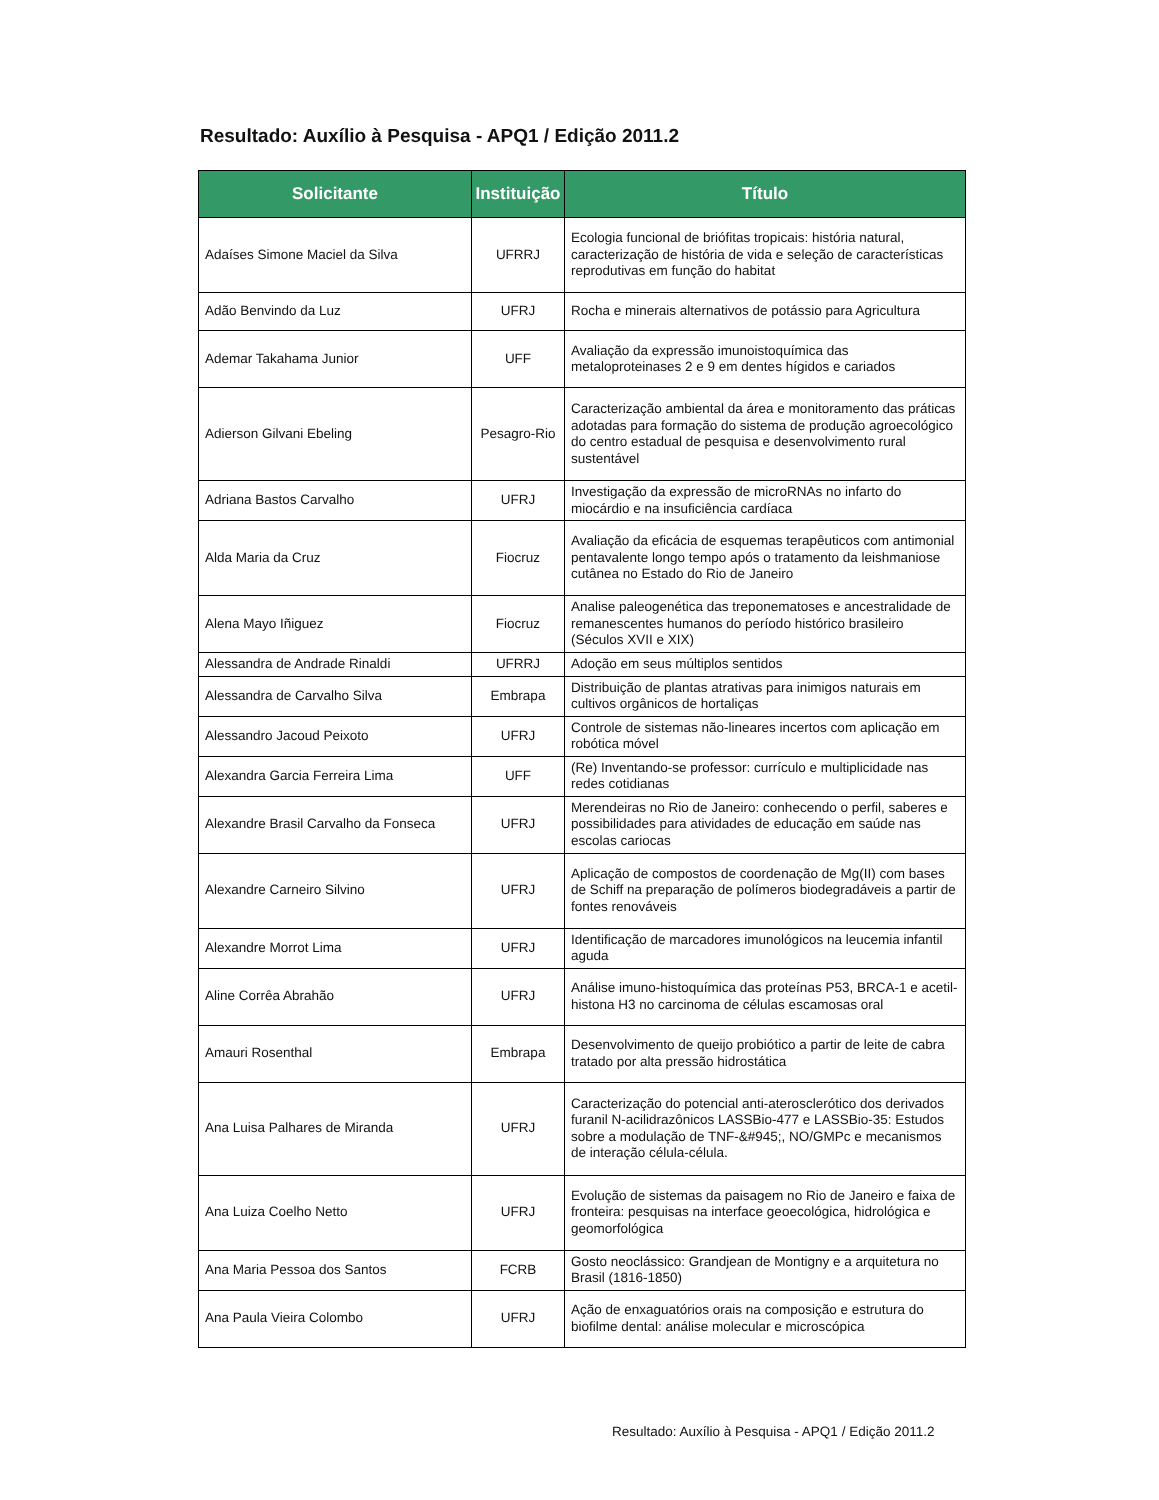Resultado: Auxílio à Pesquisa - APQ1 / Edição 2011.2
| Solicitante | Instituição | Título |
| --- | --- | --- |
| Adaíses Simone Maciel da Silva | UFRRJ | Ecologia funcional de briófitas tropicais: história natural, caracterização de história de vida e seleção de características reprodutivas em função do habitat |
| Adão Benvindo da Luz | UFRJ | Rocha e minerais alternativos de potássio para Agricultura |
| Ademar Takahama Junior | UFF | Avaliação da expressão imunoistoquímica das metaloproteinases 2 e 9 em dentes hígidos e cariados |
| Adierson Gilvani Ebeling | Pesagro-Rio | Caracterização ambiental da área e monitoramento das práticas adotadas para formação do sistema de produção agroecológico do centro estadual de pesquisa e desenvolvimento rural sustentável |
| Adriana Bastos Carvalho | UFRJ | Investigação da expressão de microRNAs no infarto do miocárdio e na insuficiência cardíaca |
| Alda Maria da Cruz | Fiocruz | Avaliação da eficácia de esquemas terapêuticos com antimonial pentavalente longo tempo após o tratamento da leishmaniose cutânea no Estado do Rio de Janeiro |
| Alena Mayo Iñiguez | Fiocruz | Analise paleogenética das treponematoses e ancestralidade de remanescentes humanos do período histórico brasileiro (Séculos XVII e XIX) |
| Alessandra de Andrade Rinaldi | UFRRJ | Adoção em seus múltiplos sentidos |
| Alessandra de Carvalho Silva | Embrapa | Distribuição de plantas atrativas para inimigos naturais em cultivos orgânicos de hortaliças |
| Alessandro Jacoud Peixoto | UFRJ | Controle de sistemas não-lineares incertos com aplicação em robótica móvel |
| Alexandra Garcia Ferreira Lima | UFF | (Re) Inventando-se professor: currículo e multiplicidade nas redes cotidianas |
| Alexandre Brasil Carvalho da Fonseca | UFRJ | Merendeiras no Rio de Janeiro: conhecendo o perfil, saberes e possibilidades para atividades de educação em saúde nas escolas cariocas |
| Alexandre Carneiro Silvino | UFRJ | Aplicação de compostos de coordenação de Mg(II) com bases de Schiff na preparação de polímeros biodegradáveis a partir de fontes renováveis |
| Alexandre Morrot Lima | UFRJ | Identificação de marcadores imunológicos na leucemia infantil aguda |
| Aline Corrêa Abrahão | UFRJ | Análise imuno-histoquímica das proteínas P53, BRCA-1 e acetil-histona H3 no carcinoma de células escamosas oral |
| Amauri Rosenthal | Embrapa | Desenvolvimento de queijo probiótico a partir de leite de cabra tratado por alta pressão hidrostática |
| Ana Luisa Palhares de Miranda | UFRJ | Caracterização do potencial anti-aterosclerótico dos derivados furanil N-acilidrazônicos LASSBio-477 e LASSBio-35: Estudos sobre a modulação de TNF-&#945;, NO/GMPc e mecanismos de interação célula-célula. |
| Ana Luiza Coelho Netto | UFRJ | Evolução de sistemas da paisagem no Rio de Janeiro e faixa de fronteira: pesquisas na interface geoecológica, hidrológica e geomorfológica |
| Ana Maria Pessoa dos Santos | FCRB | Gosto neoclássico: Grandjean de Montigny e a arquitetura no Brasil (1816-1850) |
| Ana Paula Vieira Colombo | UFRJ | Ação de enxaguatórios orais na composição e estrutura do biofilme dental: análise molecular e microscópica |
Resultado: Auxílio à Pesquisa - APQ1 / Edição 2011.2